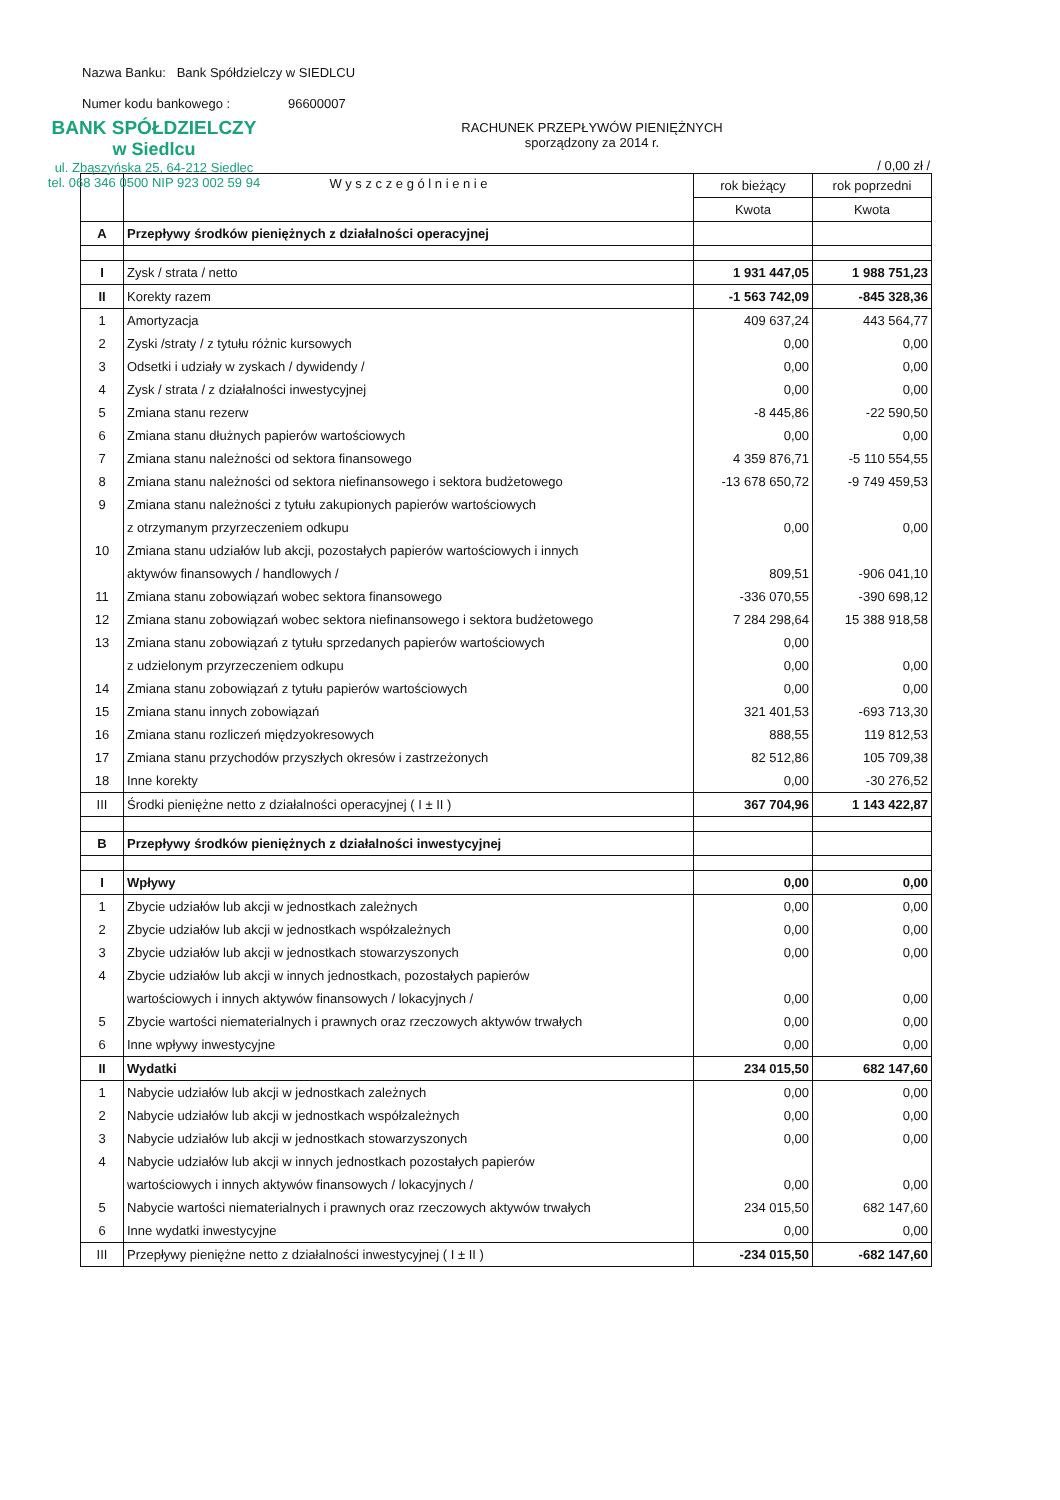Nazwa Banku: Bank Spółdzielczy w SIEDLCU
Numer kodu bankowego : 96600007
BANK SPÓŁDZIELCZY
w Siedlcu
ul. Zbąszyńska 25, 64-212 Siedlec
tel. 068 346 0500 NIP 923 002 59 94
RACHUNEK PRZEPŁYWÓW PIENIĘŻNYCH
sporządzony za 2014 r.
/ 0,00 zł /
| | W y s z c z e g ó l n i e n i e | rok bieżący | rok poprzedni |
| --- | --- | --- | --- |
| | | Kwota | Kwota |
| A | Przepływy środków pieniężnych z działalności operacyjnej | | |
| I | Zysk / strata / netto | 1 931 447,05 | 1 988 751,23 |
| II | Korekty razem | -1 563 742,09 | -845 328,36 |
| 1 | Amortyzacja | 409 637,24 | 443 564,77 |
| 2 | Zyski /straty / z tytułu różnic kursowych | 0,00 | 0,00 |
| 3 | Odsetki i udziały w zyskach / dywidendy / | 0,00 | 0,00 |
| 4 | Zysk / strata / z działalności inwestycyjnej | 0,00 | 0,00 |
| 5 | Zmiana stanu rezerw | -8 445,86 | -22 590,50 |
| 6 | Zmiana stanu dłużnych papierów wartościowych | 0,00 | 0,00 |
| 7 | Zmiana stanu należności od sektora finansowego | 4 359 876,71 | -5 110 554,55 |
| 8 | Zmiana stanu należności od sektora niefinansowego i sektora budżetowego | -13 678 650,72 | -9 749 459,53 |
| 9 | Zmiana stanu należności z tytułu zakupionych papierów wartościowych | | |
| | z otrzymanym przyrzeczeniem odkupu | 0,00 | 0,00 |
| 10 | Zmiana stanu udziałów lub akcji, pozostałych papierów wartościowych i innych | | |
| | aktywów finansowych / handlowych / | 809,51 | -906 041,10 |
| 11 | Zmiana stanu zobowiązań wobec sektora finansowego | -336 070,55 | -390 698,12 |
| 12 | Zmiana stanu zobowiązań wobec sektora niefinansowego i sektora budżetowego | 7 284 298,64 | 15 388 918,58 |
| 13 | Zmiana stanu zobowiązań z tytułu sprzedanych papierów wartościowych | 0,00 | |
| | z udzielonym przyrzeczeniem odkupu | 0,00 | 0,00 |
| 14 | Zmiana stanu zobowiązań z tytułu papierów wartościowych | 0,00 | 0,00 |
| 15 | Zmiana stanu innych zobowiązań | 321 401,53 | -693 713,30 |
| 16 | Zmiana stanu rozliczeń międzyokresowych | 888,55 | 119 812,53 |
| 17 | Zmiana stanu przychodów przyszłych okresów i zastrzeżonych | 82 512,86 | 105 709,38 |
| 18 | Inne korekty | 0,00 | -30 276,52 |
| III | Środki pieniężne netto z działalności operacyjnej ( I ± II ) | 367 704,96 | 1 143 422,87 |
| B | Przepływy środków pieniężnych z działalności inwestycyjnej | | |
| I | Wpływy | 0,00 | 0,00 |
| 1 | Zbycie udziałów lub akcji w jednostkach zależnych | 0,00 | 0,00 |
| 2 | Zbycie udziałów lub akcji w jednostkach współzależnych | 0,00 | 0,00 |
| 3 | Zbycie udziałów lub akcji w jednostkach stowarzyszonych | 0,00 | 0,00 |
| 4 | Zbycie udziałów lub akcji w innych jednostkach, pozostałych papierów | | |
| | wartościowych i innych aktywów finansowych / lokacyjnych / | 0,00 | 0,00 |
| 5 | Zbycie wartości niematerialnych i prawnych oraz rzeczowych aktywów trwałych | 0,00 | 0,00 |
| 6 | Inne wpływy inwestycyjne | 0,00 | 0,00 |
| II | Wydatki | 234 015,50 | 682 147,60 |
| 1 | Nabycie udziałów lub akcji w jednostkach zależnych | 0,00 | 0,00 |
| 2 | Nabycie udziałów lub akcji w jednostkach współzależnych | 0,00 | 0,00 |
| 3 | Nabycie udziałów lub akcji w jednostkach stowarzyszonych | 0,00 | 0,00 |
| 4 | Nabycie udziałów lub akcji w innych jednostkach pozostałych papierów | | |
| | wartościowych i innych aktywów finansowych / lokacyjnych / | 0,00 | 0,00 |
| 5 | Nabycie wartości niematerialnych i prawnych oraz rzeczowych aktywów trwałych | 234 015,50 | 682 147,60 |
| 6 | Inne wydatki inwestycyjne | 0,00 | 0,00 |
| III | Przepływy pieniężne netto z działalności inwestycyjnej ( I ± II ) | -234 015,50 | -682 147,60 |